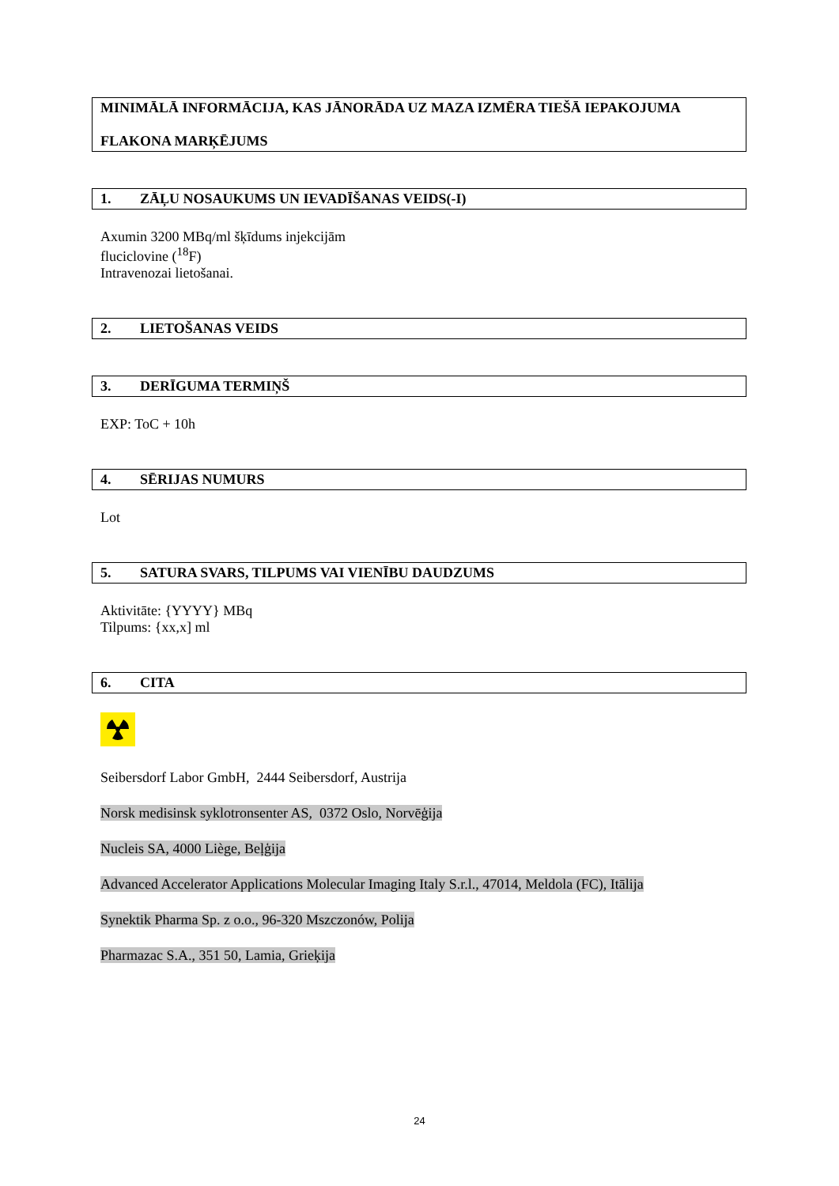MINIMĀLĀ INFORMĀCIJA, KAS JĀNORĀDA UZ MAZA IZMĒRA TIEŠĀ IEPAKOJUMA
FLAKONA MARĶĒJUMS
1. ZĀĻU NOSAUKUMS UN IEVADĪŠANAS VEIDS(-I)
Axumin 3200 MBq/ml šķīdums injekcijām
fluciclovine (<sup>18</sup>F)
Intravenozai lietošanai.
2. LIETOŠANAS VEIDS
3. DERĪGUMA TERMIŅŠ
EXP: ToC + 10h
4. SĒRIJAS NUMURS
Lot
5. SATURA SVARS, TILPUMS VAI VIENĪBU DAUDZUMS
Aktivitāte: {YYYY} MBq
Tilpums: {xx,x] ml
6. CITA
Seibersdorf Labor GmbH, 2444 Seibersdorf, Austrija
Norsk medisinsk syklotronsenter AS, 0372 Oslo, Norvēģija
Nucleis SA, 4000 Liège, Beļģija
Advanced Accelerator Applications Molecular Imaging Italy S.r.l., 47014, Meldola (FC), Itālija
Synektik Pharma Sp. z o.o., 96-320 Mszczonów, Polija
Pharmazac S.A., 351 50, Lamia, Grieķija
24